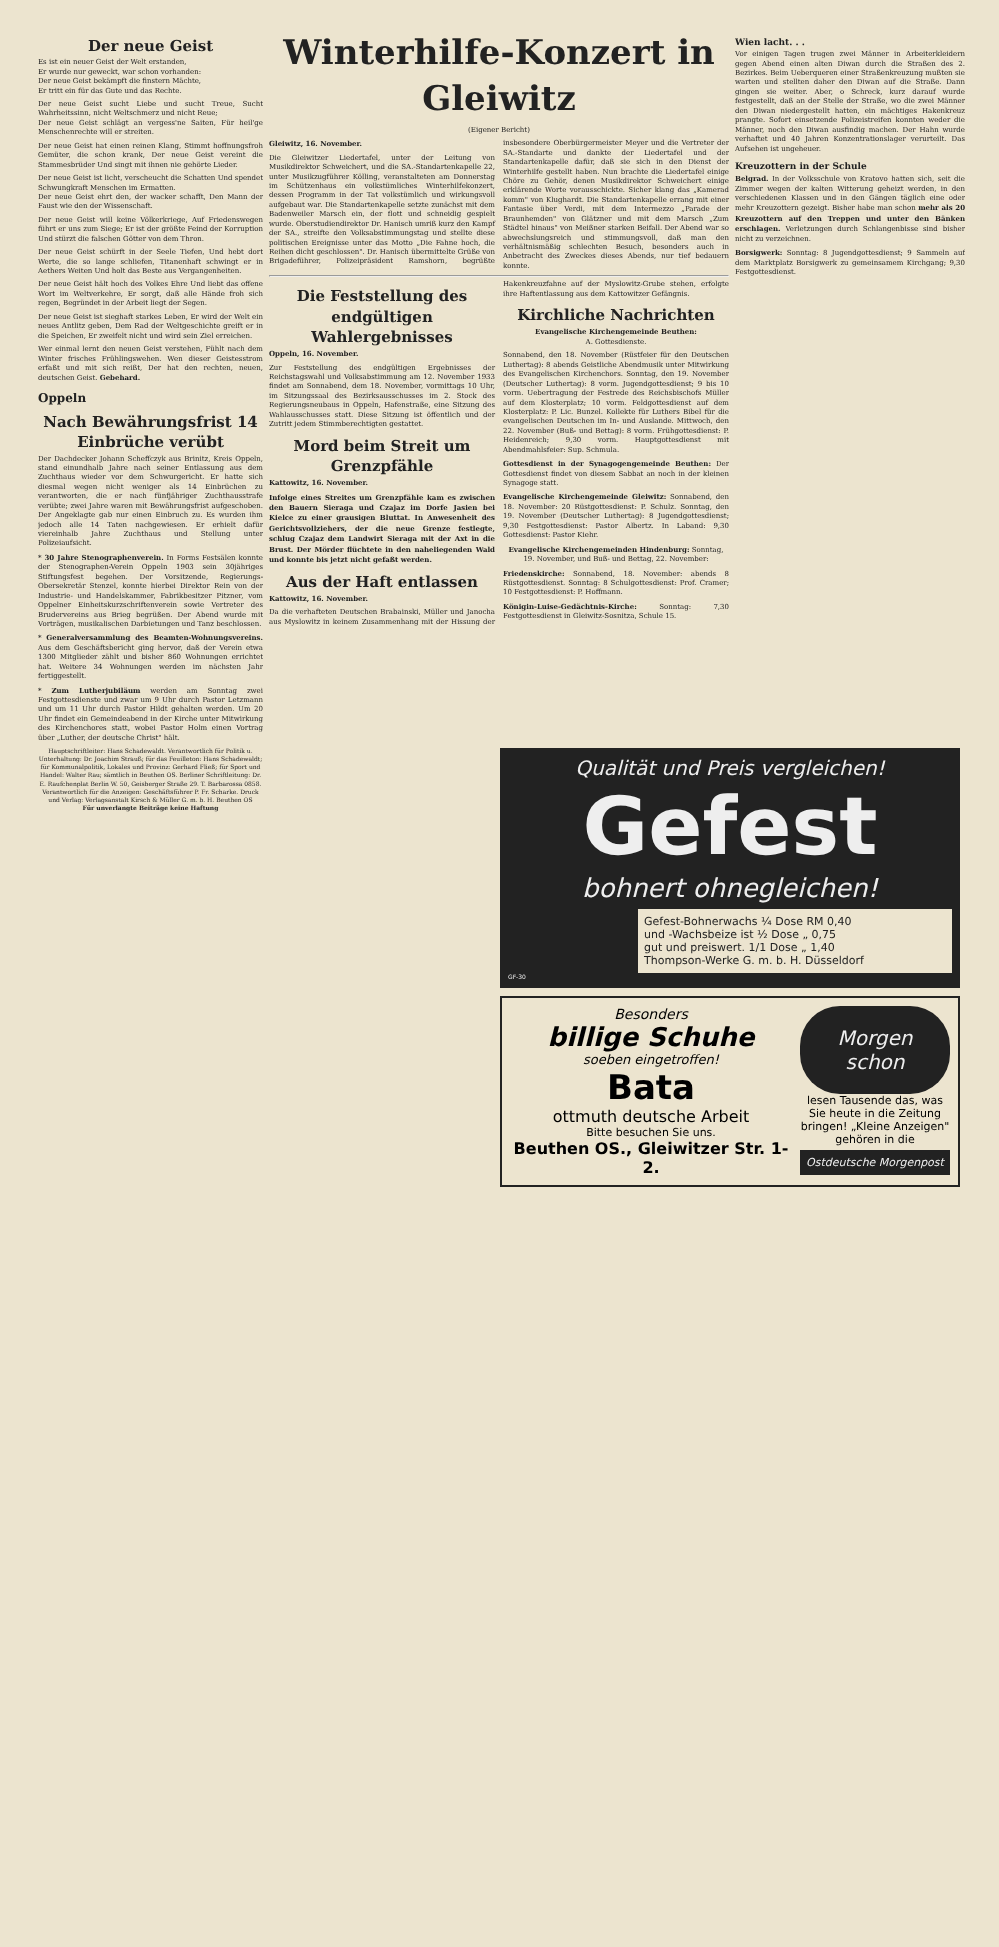Der neue Geist
Es ist ein neuer Geist der Welt erstanden,
Er wurde nur geweckt, war schon vorhanden:
Der neue Geist bekämpft die finstern Mächte,
Er tritt ein für das Gute und das Rechte.
Der neue Geist sucht Liebe und sucht Treue, Sucht Wahrheitssinn, nicht Weltschmerz und nicht Reue;
Der neue Geist schlägt an vergess'ne Saiten, Für heil'ge Menschenrechte will er streiten.
Der neue Geist hat einen reinen Klang, Stimmt hoffnungsfroh Gemüter, die schon krank, Der neue Geist vereint die Stammesbrüder Und singt mit ihnen nie gehörte Lieder.
Der neue Geist ist licht, verscheucht die Schatten Und spendet Schwungkraft Menschen im Ermatten.
Der neue Geist ehrt den, der wacker schafft, Den Mann der Faust wie den der Wissenschaft.
Der neue Geist will keine Völkerkriege, Auf Friedenswegen führt er uns zum Siege; Er ist der größte Feind der Korruption Und stürzt die falschen Götter von dem Thron.
Der neue Geist schürft in der Seele Tiefen, Und hebt dort Werte, die so lange schliefen, Titanenhaft schwingt er in Aethers Weiten Und holt das Beste aus Vergangenheiten.
Der neue Geist hält hoch des Volkes Ehre Und liebt das offene Wort im Weltverkehre, Er sorgt, daß alle Hände froh sich regen, Begründet in der Arbeit liegt der Segen.
Der neue Geist ist sieghaft starkes Leben, Er wird der Welt ein neues Antlitz geben, Dem Rad der Weltgeschichte greift er in die Speichen, Er zweifelt nicht und wird sein Ziel erreichen.
Wer einmal lernt den neuen Geist verstehen, Fühlt nach dem Winter frisches Frühlingswehen. Wen dieser Geistesstrom erfaßt und mit sich reißt, Der hat den rechten, neuen, deutschen Geist. Gebehard.
Oppeln
Nach Bewährungsfrist 14 Einbrüche verübt
Der Dachdecker Johann Scheffczyk aus Brinitz, Kreis Oppeln, stand einundhalb Jahre nach seiner Entlassung aus dem Zuchthaus wieder vor dem Schwurgericht. Er hatte sich diesmal wegen nicht weniger als 14 Einbrüchen zu verantworten, die er nach fünfjähriger Zuchthausstrafe verübte; zwei Jahre waren mit Bewährungsfrist aufgeschoben. Der Angeklagte gab nur einen Einbruch zu. Es wurden ihm jedoch alle 14 Taten nachgewiesen. Er erhielt dafür viereinhalb Jahre Zuchthaus und Stellung unter Polizeiaufsicht.
* 30 Jahre Stenographenverein. In Forms Festsälen konnte der Stenographen-Verein Oppeln 1903 sein 30jähriges Stiftungsfest begehen. Der Vorsitzende, Regierungs-Obersekretär Stenzel, konnte hierbei Direktor Rein von der Industrie- und Handelskammer, Fabrikbesitzer Pitzner, vom Oppelner Einheitskurzschriftenverein sowie Vertreter des Brudervereins aus Brieg begrüßen. Der Abend wurde mit Vorträgen, musikalischen Darbietungen und Tanz beschlossen.
* Generalversammlung des Beamten-Wohnungsvereins. Aus dem Geschäftsbericht ging hervor, daß der Verein etwa 1300 Mitglieder zählt und bisher 860 Wohnungen errichtet hat. Weitere 34 Wohnungen werden im nächsten Jahr fertiggestellt.
* Zum Lutherjubiläum werden am Sonntag zwei Festgottesdienste und zwar um 9 Uhr durch Pastor Letzmann und um 11 Uhr durch Pastor Hildt gehalten werden. Um 20 Uhr findet ein Gemeindeabend in der Kirche unter Mitwirkung des Kirchenchores statt, wobei Pastor Holm einen Vortrag über „Luther, der deutsche Christ" hält.
Hauptschriftleiter: Hans Schadewaldt. Verantwortlich für Politik u. Unterhaltung: Dr. Joachim Strauß; für das Feuilleton: Hans Schadewaldt; für Kommunalpolitik, Lokales und Provinz: Gerhard Fließ; für Sport und Handel: Walter Rau; sämtlich in Beuthen OS. Berliner Schriftleitung: Dr. E. Raufchenplat Berlin W. 50, Geisberger Straße 29. T. Barbarossa 0858. Verantwortlich für die Anzeigen: Geschäftsführer P. Fr. Scharke. Druck und Verlag: Verlagsanstalt Kirsch & Müller G. m. b. H. Beuthen OS
Für unverlangte Beiträge keine Haftung
Winterhilfe-Konzert in Gleiwitz
(Eigener Bericht)
Gleiwitz, 16. November.
Die Gleiwitzer Liedertafel, unter der Leitung von Musikdirektor Schweichert, und die SA.-Standartenkapelle 22, unter Musikzugführer Kölling, veranstalteten am Donnerstag im Schützenhaus ein volkstümliches Winterhilfekonzert, dessen Programm in der Tat volkstümlich und wirkungsvoll aufgebaut war. Die Standartenkapelle setzte zunächst mit dem Badenweiler Marsch ein, der flott und schneidig gespielt wurde. Oberstudiendirektor Dr. Hanisch umriß kurz den Kampf der SA., streifte den Volksabstimmungstag und stellte diese politischen Ereignisse unter das Motto „Die Fahne hoch, die Reihen dicht geschlossen". Dr. Hanisch übermittelte Grüße von Brigadeführer, Polizeipräsident Ramshorn, begrüßte insbesondere Oberbürgermeister Meyer und die Vertreter der SA.-Standarte und dankte der Liedertafel und der Standartenkapelle dafür, daß sie sich in den Dienst der Winterhilfe gestellt haben. Nun brachte die Liedertafel einige Chöre zu Gehör, denen Musikdirektor Schweichert einige erklärende Worte vorausschickte. Sicher klang das „Kamerad komm" von Klughardt. Die Standartenkapelle errang mit einer Fantasie über Verdi, mit dem Intermezzo „Parade der Braunhemden" von Glätzner und mit dem Marsch „Zum Städtel hinaus" von Meißner starken Beifall. Der Abend war so abwechslungsreich und stimmungsvoll, daß man den verhältnismäßig schlechten Besuch, besonders auch in Anbetracht des Zweckes dieses Abends, nur tief bedauern konnte.
Die Feststellung des endgültigen Wahlergebnisses
Oppeln, 16. November.
Zur Feststellung des endgültigen Ergebnisses der Reichstagswahl und Volksabstimmung am 12. November 1933 findet am Sonnabend, dem 18. November, vormittags 10 Uhr, im Sitzungssaal des Bezirksausschusses im 2. Stock des Regierungsneubaus in Oppeln, Hafenstraße, eine Sitzung des Wahlausschusses statt. Diese Sitzung ist öffentlich und der Zutritt jedem Stimmberechtigten gestattet.
Mord beim Streit um Grenzpfähle
Kattowitz, 16. November.
Infolge eines Streites um Grenzpfähle kam es zwischen den Bauern Sieraga und Czajaz im Dorfe Jasien bei Kielce zu einer grausigen Bluttat. In Anwesenheit des Gerichtsvollziehers, der die neue Grenze festlegte, schlug Czajaz dem Landwirt Sieraga mit der Axt in die Brust. Der Mörder flüchtete in den naheliegenden Wald und konnte bis jetzt nicht gefaßt werden.
Aus der Haft entlassen
Kattowitz, 16. November.
Da die verhafteten Deutschen Brabainski, Müller und Janocha aus Myslowitz in keinem Zusammenhang mit der Hissung der Hakenkreuzfahne auf der Myslowitz-Grube stehen, erfolgte ihre Haftentlassung aus dem Kattowitzer Gefängnis.
Kirchliche Nachrichten
Evangelische Kirchengemeinde Beuthen:
A. Gottesdienste.
Sonnabend, den 18. November (Rüstfeier für den Deutschen Luthertag): 8 abends Geistliche Abendmusik unter Mitwirkung des Evangelischen Kirchenchors. Sonntag, den 19. November (Deutscher Luthertag): 8 vorm. Jugendgottesdienst; 9 bis 10 vorm. Uebertragung der Festrede des Reichsbischofs Müller auf dem Klosterplatz; 10 vorm. Feldgottesdienst auf dem Klosterplatz: P. Lic. Bunzel. Kollekte für Luthers Bibel für die evangelischen Deutschen im In- und Auslande. Mittwoch, den 22. November (Buß- und Bettag): 8 vorm. Frühgottesdienst: P. Heidenreich; 9,30 vorm. Hauptgottesdienst mit Abendmahlsfeier: Sup. Schmula.
Gottesdienst in der Synagogengemeinde Beuthen: Der Gottesdienst findet von diesem Sabbat an noch in der kleinen Synagoge statt.
Evangelische Kirchengemeinde Gleiwitz: Sonnabend, den 18. November: 20 Rüstgottesdienst: P. Schulz. Sonntag, den 19. November (Deutscher Luthertag): 8 Jugendgottesdienst; 9,30 Festgottesdienst: Pastor Albertz. In Laband: 9,30 Gottesdienst: Pastor Kiehr.
Evangelische Kirchengemeinden Hindenburg: Sonntag, 19. November, und Buß- und Bettag, 22. November:
Friedenskirche: Sonnabend, 18. November: abends 8 Rüstgottesdienst. Sonntag: 8 Schulgottesdienst: Prof. Cramer; 10 Festgottesdienst: P. Hoffmann.
Königin-Luise-Gedächtnis-Kirche: Sonntag: 7,30 Festgottesdienst in Gleiwitz-Sosnitza, Schule 15.
Wien lacht. . .
Vor einigen Tagen trugen zwei Männer in Arbeiterkleidern gegen Abend einen alten Diwan durch die Straßen des 2. Bezirkes. Beim Ueberqueren einer Straßenkreuzung mußten sie warten und stellten daher den Diwan auf die Straße. Dann gingen sie weiter. Aber, o Schreck, kurz darauf wurde festgestellt, daß an der Stelle der Straße, wo die zwei Männer den Diwan niedergestellt hatten, ein mächtiges Hakenkreuz prangte. Sofort einsetzende Polizeistreifen konnten weder die Männer, noch den Diwan ausfindig machen. Der Hahn wurde verhaftet und 40 Jahren Konzentrationslager verurteilt. Das Aufsehen ist ungeheuer.
Kreuzottern in der Schule
Belgrad. In der Volksschule von Kratovo hatten sich, seit die Zimmer wegen der kalten Witterung geheizt werden, in den verschiedenen Klassen und in den Gängen täglich eine oder mehr Kreuzottern gezeigt. Bisher habe man schon mehr als 20 Kreuzottern auf den Treppen und unter den Bänken erschlagen. Verletzungen durch Schlangenbisse sind bisher nicht zu verzeichnen.
Borsigwerk: Sonntag: 8 Jugendgottesdienst; 9 Sammeln auf dem Marktplatz Borsigwerk zu gemeinsamem Kirchgang; 9,30 Festgottesdienst.
Qualität und Preis vergleichen!
Gefest
bohnert ohnegleichen!
Gefest-Bohnerwachs ¼ Dose RM 0,40
und -Wachsbeize ist ½ Dose „ 0,75
gut und preiswert. 1/1 Dose „ 1,40
Thompson-Werke G. m. b. H. Düsseldorf
GF-30
Besonders
billige Schuhe
soeben eingetroffen!
Bata
ottmuth deutsche Arbeit
Bitte besuchen Sie uns.
Beuthen OS., Gleiwitzer Str. 1-2.
Morgen schon
lesen Tausende das, was Sie heute in die Zeitung bringen! „Kleine Anzeigen" gehören in die
Ostdeutsche Morgenpost